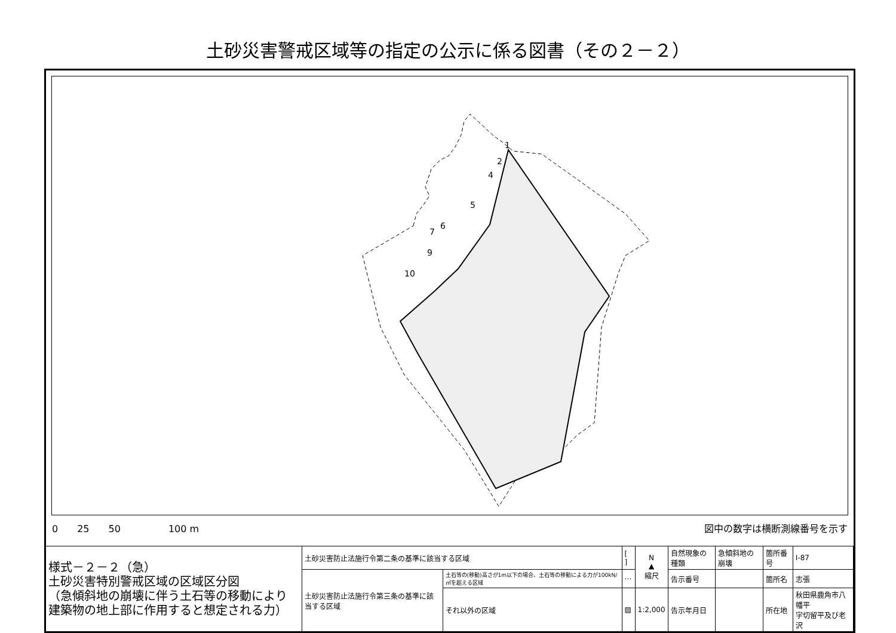土砂災害警戒区域等の指定の公示に係る図書（その２－２）
1
2
4
5
6
7
9
10
0　　25　　50　　　　　100 m 図中の数字は横断測線番号を示す
| 様式－２－２（急） 土砂災害特別警戒区域の区域区分図 （急傾斜地の崩壊に伴う土石等の移動により 建築物の地上部に作用すると想定される力） | 土砂災害防止法施行令第二条の基準に該当する区域 | | [ ] | N ▲ 縮尺 | 自然現象の種類 | 急傾斜地の崩壊 | 箇所番号 | Ⅰ-87 |
| | 土砂災害防止法施行令第三条の基準に該当する区域 | 土石等の(移動)高さが1m以下の場合、土石等の移動による力が100kN/㎡を超える区域 | ⋯ | | 告示番号 | | 箇所名 | 志張 |
| | | それ以外の区域 | ▨ | 1:2,000 | 告示年月日 | | 所在地 | 秋田県鹿角市八幡平 字切留平及び老沢 |